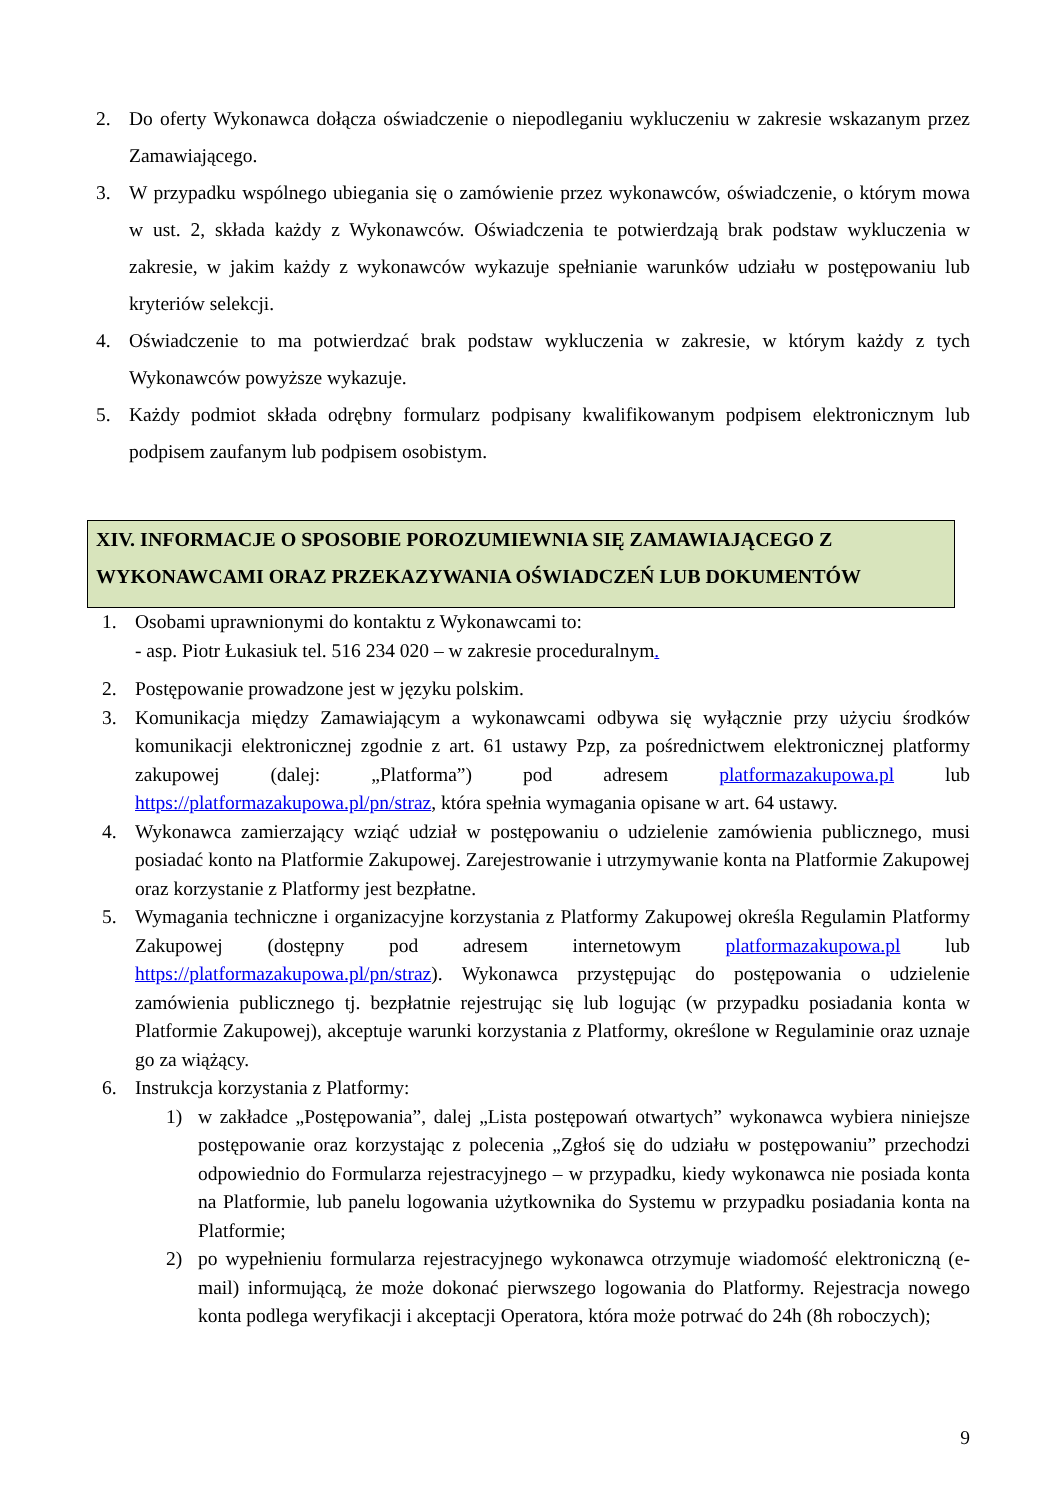2. Do oferty Wykonawca dołącza oświadczenie o niepodleganiu wykluczeniu w zakresie wskazanym przez Zamawiającego.
3. W przypadku wspólnego ubiegania się o zamówienie przez wykonawców, oświadczenie, o którym mowa w ust. 2, składa każdy z Wykonawców. Oświadczenia te potwierdzają brak podstaw wykluczenia w zakresie, w jakim każdy z wykonawców wykazuje spełnianie warunków udziału w postępowaniu lub kryteriów selekcji.
4. Oświadczenie to ma potwierdzać brak podstaw wykluczenia w zakresie, w którym każdy z tych Wykonawców powyższe wykazuje.
5. Każdy podmiot składa odrębny formularz podpisany kwalifikowanym podpisem elektronicznym lub podpisem zaufanym lub podpisem osobistym.
XIV. INFORMACJE O SPOSOBIE POROZUMIEWNIA SIĘ ZAMAWIAJĄCEGO Z WYKONAWCAMI ORAZ PRZEKAZYWANIA OŚWIADCZEŃ LUB DOKUMENTÓW
1. Osobami uprawnionymi do kontaktu z Wykonawcami to:
- asp. Piotr Łukasiuk tel. 516 234 020 – w zakresie proceduralnym.
2. Postępowanie prowadzone jest w języku polskim.
3. Komunikacja między Zamawiającym a wykonawcami odbywa się wyłącznie przy użyciu środków komunikacji elektronicznej zgodnie z art. 61 ustawy Pzp, za pośrednictwem elektronicznej platformy zakupowej (dalej: „Platforma”) pod adresem platformazakupowa.pl lub https://platformazakupowa.pl/pn/straz, która spełnia wymagania opisane w art. 64 ustawy.
4. Wykonawca zamierzający wziąć udział w postępowaniu o udzielenie zamówienia publicznego, musi posiadać konto na Platformie Zakupowej. Zarejestrowanie i utrzymywanie konta na Platformie Zakupowej oraz korzystanie z Platformy jest bezpłatne.
5. Wymagania techniczne i organizacyjne korzystania z Platformy Zakupowej określa Regulamin Platformy Zakupowej (dostępny pod adresem internetowym platformazakupowa.pl lub https://platformazakupowa.pl/pn/straz). Wykonawca przystępując do postępowania o udzielenie zamówienia publicznego tj. bezpłatnie rejestrując się lub logując (w przypadku posiadania konta w Platformie Zakupowej), akceptuje warunki korzystania z Platformy, określone w Regulaminie oraz uznaje go za wiążący.
6. Instrukcja korzystania z Platformy:
1) w zakładce „Postępowania”, dalej „Lista postępowań otwartych” wykonawca wybiera niniejsze postępowanie oraz korzystając z polecenia „Zgłoś się do udziału w postępowaniu” przechodzi odpowiednio do Formularza rejestracyjnego – w przypadku, kiedy wykonawca nie posiada konta na Platformie, lub panelu logowania użytkownika do Systemu w przypadku posiadania konta na Platformie;
2) po wypełnieniu formularza rejestracyjnego wykonawca otrzymuje wiadomość elektroniczną (e-mail) informującą, że może dokonać pierwszego logowania do Platformy. Rejestracja nowego konta podlega weryfikacji i akceptacji Operatora, która może potrwać do 24h (8h roboczych);
9